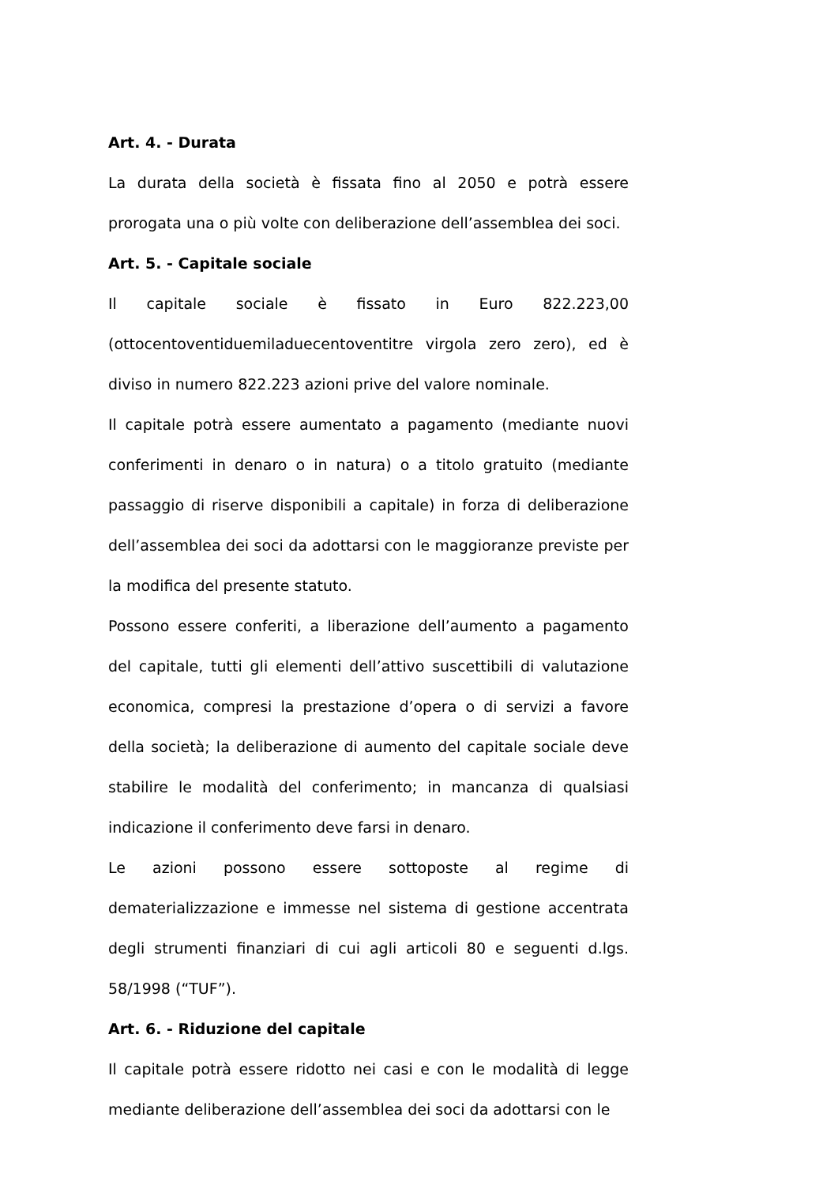Art. 4. - Durata
La durata della società è fissata fino al 2050 e potrà essere prorogata una o più volte con deliberazione dell’assemblea dei soci.
Art. 5. - Capitale sociale
Il capitale sociale è fissato in Euro 822.223,00 (ottocentoventiduemiladuecentoventitre virgola zero zero), ed è diviso in numero 822.223 azioni prive del valore nominale.
Il capitale potrà essere aumentato a pagamento (mediante nuovi conferimenti in denaro o in natura) o a titolo gratuito (mediante passaggio di riserve disponibili a capitale) in forza di deliberazione dell’assemblea dei soci da adottarsi con le maggioranze previste per la modifica del presente statuto.
Possono essere conferiti, a liberazione dell’aumento a pagamento del capitale, tutti gli elementi dell’attivo suscettibili di valutazione economica, compresi la prestazione d’opera o di servizi a favore della società; la deliberazione di aumento del capitale sociale deve stabilire le modalità del conferimento; in mancanza di qualsiasi indicazione il conferimento deve farsi in denaro.
Le azioni possono essere sottoposte al regime di dematerializzazione e immesse nel sistema di gestione accentrata degli strumenti finanziari di cui agli articoli 80 e seguenti d.lgs. 58/1998 (“TUF”).
Art. 6. - Riduzione del capitale
Il capitale potrà essere ridotto nei casi e con le modalità di legge mediante deliberazione dell’assemblea dei soci da adottarsi con le